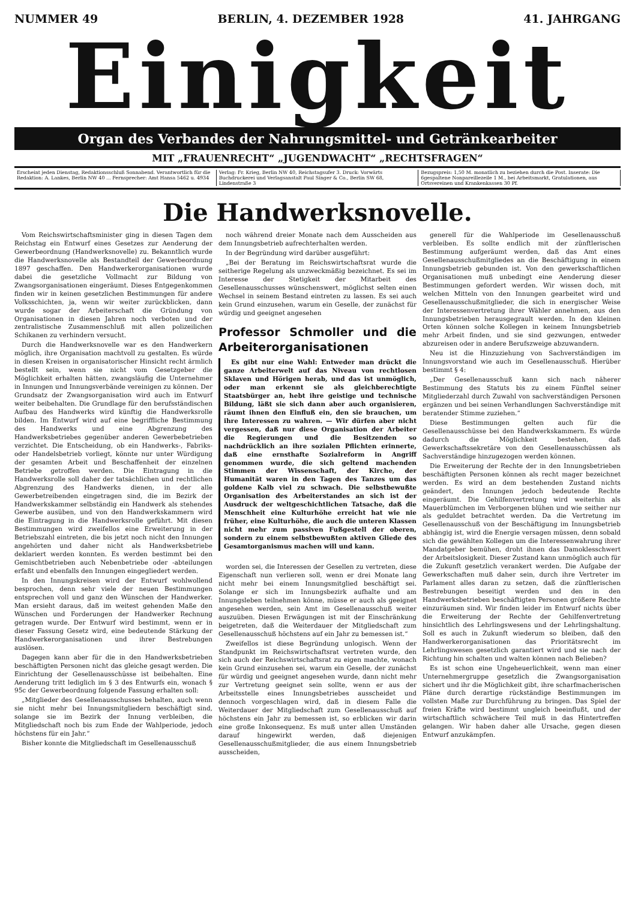NUMMER 49 BERLIN, 4. DEZEMBER 1928 41. JAHRGANG
Einigkeit
Organ des Verbandes der Nahrungsmittel- und Getränkearbeiter
MIT „FRAUENRECHT“ „JUGENDWACHT“ „RECHTSFRAGEN“
Erscheint jeden Dienstag, Redaktionsschluß Sonnabend. Verantwortlich für die Redaktion: A. Lankes, Berlin NW 40 ... Fernsprecher: Amt Hansa 5462 u. 4934
Verlag: Fr. Krieg, Berlin NW 40, Reichstagsufer 3. Druck: Vorwärts Buchdruckerei und Verlagsanstalt Paul Singer & Co., Berlin SW 68, Lindenstraße 3
Bezugspreis: 1,50 M. monatlich zu beziehen durch die Post. Inserate: Die 6gespaltene Nonpareillezeile 1 M., bei Arbeitsmarkt, Gratulationen, aus Ortsvereinen und Krankenkassen 30 Pf.
Die Handwerksnovelle.
Vom Reichswirtschaftsminister ging in diesen Tagen dem Reichstag ein Entwurf eines Gesetzes zur Aenderung der Gewerbeordnung (Handwerksnovelle) zu. Bekanntlich wurde die Handwerksnovelle als Bestandteil der Gewerbeordnung 1897 geschaffen. Den Handwerkerorganisationen wurde dabei die gesetzliche Vollmacht zur Bildung von Zwangsorganisationen eingeräumt. Dieses Entgegenkommen finden wir in keinen gesetzlichen Bestimmungen für andere Volksschichten, ja, wenn wir weiter zurückblicken, dann wurde sogar der Arbeiterschaft die Gründung von Organisationen in diesen Jahren noch verboten und der zentralistische Zusammenschluß mit allen polizeilichen Schikanen zu verhindern versucht.
Durch die Handwerksnovelle war es den Handwerkern möglich, ihre Organisation machtvoll zu gestalten. Es würde in diesen Kreisen in organisatorischer Hinsicht recht ärmlich bestellt sein, wenn sie nicht vom Gesetzgeber die Möglichkeit erhalten hätten, zwangsläufig die Unternehmer in Innungen und Innungsverbände vereinigen zu können. Der Grundsatz der Zwangsorganisation wird auch im Entwurf weiter beibehalten. Die Grundlage für den berufsständischen Aufbau des Handwerks wird künftig die Handwerksrolle bilden. Im Entwurf wird auf eine begriffliche Bestimmung des Handwerks und eine Abgrenzung des Handwerksbetriebes gegenüber anderen Gewerbebetrieben verzichtet. Die Entscheidung, ob ein Handwerks-, Fabriks- oder Handelsbetrieb vorliegt, könnte nur unter Würdigung der gesamten Arbeit und Beschaffenheit der einzelnen Betriebe getroffen werden. Die Eintragung in die Handwerksrolle soll daher der tatsächlichen und rechtlichen Abgrenzung des Handwerks dienen, in der alle Gewerbetreibenden eingetragen sind, die im Bezirk der Handwerkskammer selbständig ein Handwerk als stehendes Gewerbe ausüben, und von den Handwerkskammern wird die Eintragung in die Handwerksrolle geführt. Mit diesen Bestimmungen wird zweifellos eine Erweiterung in der Betriebszahl eintreten, die bis jetzt noch nicht den Innungen angehörten und daher nicht als Handwerksbetriebe deklariert werden konnten. Es werden bestimmt bei den Gemischtbetrieben auch Nebenbetriebe oder -abteilungen erfaßt und ebenfalls den Innungen eingegliedert werden.
In den Innungskreisen wird der Entwurf wohlwollend besprochen, denn sehr viele der neuen Bestimmungen entsprechen voll und ganz den Wünschen der Handwerker. Man ersieht daraus, daß im weitest gehenden Maße den Wünschen und Forderungen der Handwerker Rechnung getragen wurde. Der Entwurf wird bestimmt, wenn er in dieser Fassung Gesetz wird, eine bedeutende Stärkung der Handwerkerorganisationen und ihrer Bestrebungen auslösen.
Dagegen kann aber für die in den Handwerksbetrieben beschäftigten Personen nicht das gleiche gesagt werden. Die Einrichtung der Gesellenausschüsse ist beibehalten. Eine Aenderung tritt lediglich im § 3 des Entwurfs ein, wonach § 95c der Gewerbeordnung folgende Fassung erhalten soll:
„Mitglieder des Gesellenausschusses behalten, auch wenn sie nicht mehr bei Innungsmitgliedern beschäftigt sind, solange sie im Bezirk der Innung verbleiben, die Mitgliedschaft noch bis zum Ende der Wahlperiode, jedoch höchstens für ein Jahr.“
Bisher konnte die Mitgliedschaft im Gesellenausschuß
noch während dreier Monate nach dem Ausscheiden aus dem Innungsbetrieb aufrechterhalten werden.
In der Begründung wird darüber ausgeführt:
„Bei der Beratung im Reichswirtschaftsrat wurde die seitherige Regelung als unzweckmäßig bezeichnet. Es sei im Interesse der Stetigkeit der Mitarbeit des Gesellenausschusses wünschenswert, möglichst selten einen Wechsel in seinem Bestand eintreten zu lassen. Es sei auch kein Grund einzusehen, warum ein Geselle, der zunächst für würdig und geeignet angesehen
Professor Schmoller und die Arbeiterorganisationen
Es gibt nur eine Wahl: Entweder man drückt die ganze Arbeiterwelt auf das Niveau von rechtlosen Sklaven und Hörigen herab, und das ist unmöglich, oder man erkennt sie als gleichberechtigte Staatsbürger an, hebt ihre geistige und technische Bildung, läßt sie sich dann aber auch organisieren, räumt ihnen den Einfluß ein, den sie brauchen, um ihre Interessen zu wahren. — Wir dürfen aber nicht vergessen, daß nur diese Organisation der Arbeiter die Regierungen und die Besitzenden so nachdrücklich an ihre sozialen Pflichten erinnerte, daß eine ernsthafte Sozialreform in Angriff genommen wurde, die sich geltend machenden Stimmen der Wissenschaft, der Kirche, der Humanität waren in den Tagen des Tanzes um das goldene Kalb viel zu schwach. Die selbstbewußte Organisation des Arbeiterstandes an sich ist der Ausdruck der weltgeschichtlichen Tatsache, daß die Menschheit eine Kulturhöhe erreicht hat wie nie früher, eine Kulturhöhe, die auch die unteren Klassen nicht mehr zum passiven Fußgestell der oberen, sondern zu einem selbstbewußten aktiven Gliede des Gesamtorganismus machen will und kann.
worden sei, die Interessen der Gesellen zu vertreten, diese Eigenschaft nun verlieren soll, wenn er drei Monate lang nicht mehr bei einem Innungsmitglied beschäftigt sei. Solange er sich im Innungsbezirk aufhalte und am Innungsleben teilnehmen könne, müsse er auch als geeignet angesehen werden, sein Amt im Gesellenausschuß weiter auszuüben. Diesen Erwägungen ist mit der Einschränkung beigetreten, daß die Weiterdauer der Mitgliedschaft zum Gesellenausschuß höchstens auf ein Jahr zu bemessen ist.“
Zweifellos ist diese Begründung unlogisch. Wenn der Standpunkt im Reichswirtschaftsrat vertreten wurde, den sich auch der Reichswirtschaftsrat zu eigen machte, wonach kein Grund einzusehen sei, warum ein Geselle, der zunächst für würdig und geeignet angesehen wurde, dann nicht mehr zur Vertretung geeignet sein sollte, wenn er aus der Arbeitsstelle eines Innungsbetriebes ausscheidet und dennoch vorgeschlagen wird, daß in diesem Falle die Weiterdauer der Mitgliedschaft zum Gesellenausschuß auf höchstens ein Jahr zu bemessen ist, so erblicken wir darin eine große Inkonsequenz. Es muß unter allen Umständen darauf hingewirkt werden, daß diejenigen Gesellenausschußmitglieder, die aus einem Innungsbetrieb ausscheiden,
generell für die Wahlperiode im Gesellenausschuß verbleiben. Es sollte endlich mit der zünftlerischen Bestimmung aufgeräumt werden, daß das Amt eines Gesellenausschußmitgliedes an die Beschäftigung in einem Innungsbetrieb gebunden ist. Von den gewerkschaftlichen Organisationen muß unbedingt eine Aenderung dieser Bestimmungen gefordert werden. Wir wissen doch, mit welchen Mitteln von den Innungen gearbeitet wird und Gesellenausschußmitglieder, die sich in energischer Weise der Interessenvertretung ihrer Wähler annehmen, aus den Innungsbetrieben herausgegrault werden. In den kleinen Orten können solche Kollegen in keinem Innungsbetrieb mehr Arbeit finden, und sie sind gezwungen, entweder abzureisen oder in andere Berufszweige abzuwandern.
Neu ist die Hinzuziehung von Sachverständigen im Innungsvorstand wie auch im Gesellenausschuß. Hierüber bestimmt § 4:
„Der Gesellenausschuß kann sich nach näherer Bestimmung des Statuts bis zu einem Fünftel seiner Mitgliederzahl durch Zuwahl von sachverständigen Personen ergänzen und bei seinen Verhandlungen Sachverständige mit beratender Stimme zuziehen.“
Diese Bestimmungen gelten auch für die Gesellenausschüsse bei den Handwerkskammern. Es würde dadurch die Möglichkeit bestehen, daß Gewerkschaftssekretäre von den Gesellenausschüssen als Sachverständige hinzugezogen werden können.
Die Erweiterung der Rechte der in den Innungsbetrieben beschäftigten Personen können als recht mager bezeichnet werden. Es wird an dem bestehenden Zustand nichts geändert, den Innungen jedoch bedeutende Rechte eingeräumt. Die Gehilfenvertretung wird weiterhin als Mauerblümchen im Verborgenen blühen und wie seither nur als geduldet betrachtet werden. Da die Vertretung im Gesellenausschuß von der Beschäftigung im Innungsbetrieb abhängig ist, wird die Energie versagen müssen, denn sobald sich die gewählten Kollegen um die Interessenwahrung ihrer Mandatgeber bemühen, droht ihnen das Damoklesschwert der Arbeitslosigkeit. Dieser Zustand kann unmöglich auch für die Zukunft gesetzlich verankert werden. Die Aufgabe der Gewerkschaften muß daher sein, durch ihre Vertreter im Parlament alles daran zu setzen, daß die zünftlerischen Bestrebungen beseitigt werden und den in den Handwerksbetrieben beschäftigten Personen größere Rechte einzuräumen sind. Wir finden leider im Entwurf nichts über die Erweiterung der Rechte der Gehilfenvertretung hinsichtlich des Lehrlingswesens und der Lehrlingshaltung. Soll es auch in Zukunft wiederum so bleiben, daß den Handwerkerorganisationen das Prioritätsrecht im Lehrlingswesen gesetzlich garantiert wird und sie nach der Richtung hin schalten und walten können nach Belieben?
Es ist schon eine Ungeheuerlichkeit, wenn man einer Unternehmergruppe gesetzlich die Zwangsorganisation sichert und ihr die Möglichkeit gibt, ihre scharfmacherischen Pläne durch derartige rückständige Bestimmungen im vollsten Maße zur Durchführung zu bringen. Das Spiel der freien Kräfte wird bestimmt ungleich beeinflußt, und der wirtschaftlich schwächere Teil muß in das Hintertreffen gelangen. Wir haben daher alle Ursache, gegen diesen Entwurf anzukämpfen.